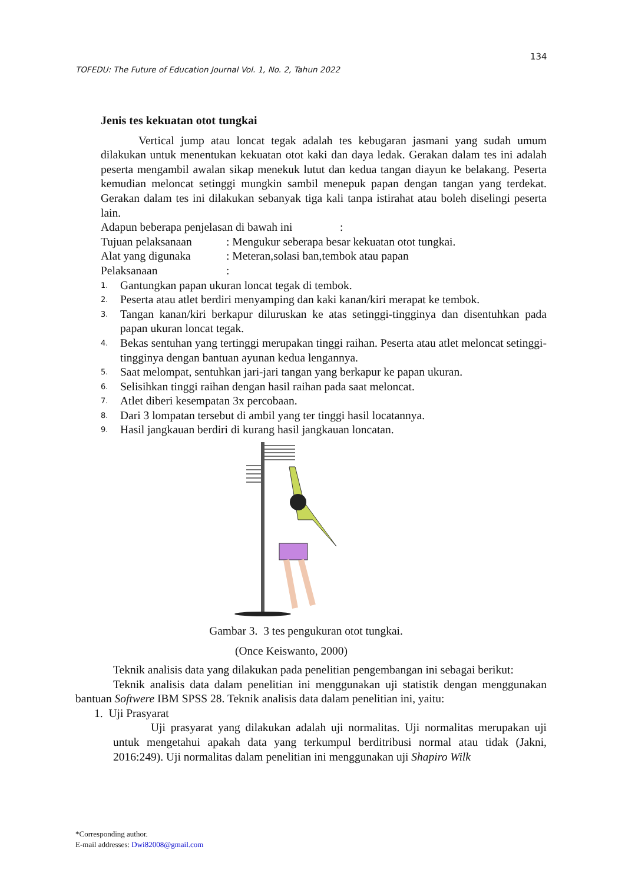134
TOFEDU: The Future of Education Journal Vol. 1, No. 2, Tahun 2022
Jenis tes kekuatan otot tungkai
Vertical jump atau loncat tegak adalah tes kebugaran jasmani yang sudah umum dilakukan untuk menentukan kekuatan otot kaki dan daya ledak. Gerakan dalam tes ini adalah peserta mengambil awalan sikap menekuk lutut dan kedua tangan diayun ke belakang. Peserta kemudian meloncat setinggi mungkin sambil menepuk papan dengan tangan yang terdekat. Gerakan dalam tes ini dilakukan sebanyak tiga kali tanpa istirahat atau boleh diselingi peserta lain.
Adapun beberapa penjelasan di bawah ini:
Tujuan pelaksanaan: Mengukur seberapa besar kekuatan otot tungkai.
Alat yang digunaka: Meteran,solasi ban,tembok atau papan
Pelaksanaan:
1. Gantungkan papan ukuran loncat tegak di tembok.
2. Peserta atau atlet berdiri menyamping dan kaki kanan/kiri merapat ke tembok.
3. Tangan kanan/kiri berkapur diluruskan ke atas setinggi-tingginya dan disentuhkan pada papan ukuran loncat tegak.
4. Bekas sentuhan yang tertinggi merupakan tinggi raihan. Peserta atau atlet meloncat setinggi-tingginya dengan bantuan ayunan kedua lengannya.
5. Saat melompat, sentuhkan jari-jari tangan yang berkapur ke papan ukuran.
6. Selisihkan tinggi raihan dengan hasil raihan pada saat meloncat.
7. Atlet diberi kesempatan 3x percobaan.
8. Dari 3 lompatan tersebut di ambil yang ter tinggi hasil locatannya.
9. Hasil jangkauan berdiri di kurang hasil jangkauan loncatan.
Gambar 3. 3 tes pengukuran otot tungkai.
(Once Keiswanto, 2000)
Teknik analisis data yang dilakukan pada penelitian pengembangan ini sebagai berikut:
Teknik analisis data dalam penelitian ini menggunakan uji statistik dengan menggunakan bantuan Softwere IBM SPSS 28. Teknik analisis data dalam penelitian ini, yaitu:
1. Uji Prasyarat
Uji prasyarat yang dilakukan adalah uji normalitas. Uji normalitas merupakan uji untuk mengetahui apakah data yang terkumpul berditribusi normal atau tidak (Jakni, 2016:249). Uji normalitas dalam penelitian ini menggunakan uji Shapiro Wilk
*Corresponding author.
E-mail addresses: Dwi82008@gmail.com